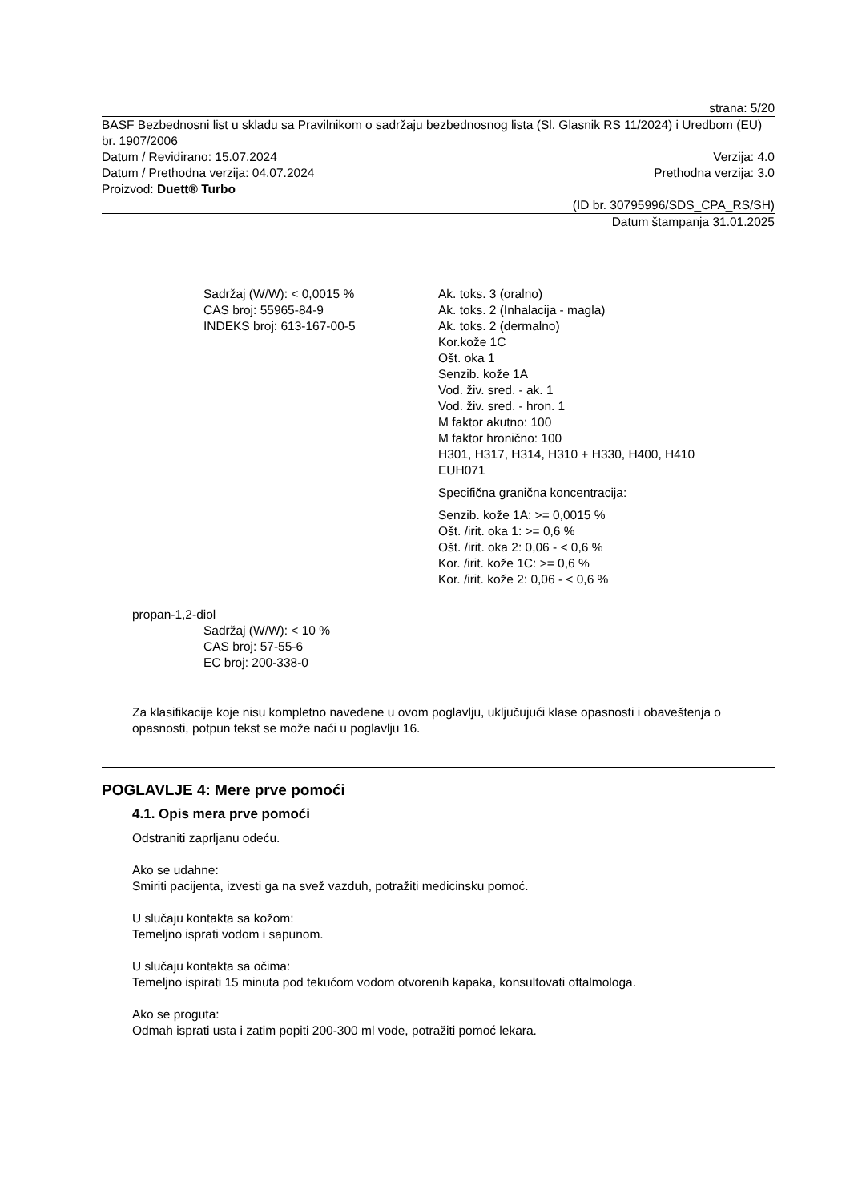strana: 5/20
BASF Bezbednosni list u skladu sa Pravilnikom o sadržaju bezbednosnog lista (Sl. Glasnik RS 11/2024) i Uredbom (EU) br. 1907/2006
Datum / Revidirano: 15.07.2024 Verzija: 4.0
Datum / Prethodna verzija: 04.07.2024 Prethodna verzija: 3.0
Proizvod: Duett® Turbo
(ID br. 30795996/SDS_CPA_RS/SH)
Datum štampanja 31.01.2025
Sadržaj (W/W): < 0,0015 %
CAS broj: 55965-84-9
INDEKS broj: 613-167-00-5
Ak. toks. 3 (oralno)
Ak. toks. 2 (Inhalacija - magla)
Ak. toks. 2 (dermalno)
Kor.kože 1C
Ošt. oka 1
Senzib. kože 1A
Vod. živ. sred. - ak. 1
Vod. živ. sred. - hron. 1
M faktor akutno: 100
M faktor hronično: 100
H301, H317, H314, H310 + H330, H400, H410
EUH071
Specifična granična koncentracija:
Senzib. kože 1A: >= 0,0015 %
Ošt. /irit. oka 1: >= 0,6 %
Ošt. /irit. oka 2: 0,06 - < 0,6 %
Kor. /irit. kože 1C: >= 0,6 %
Kor. /irit. kože 2: 0,06 - < 0,6 %
propan-1,2-diol
Sadržaj (W/W): < 10 %
CAS broj: 57-55-6
EC broj: 200-338-0
Za klasifikacije koje nisu kompletno navedene u ovom poglavlju, uključujući klase opasnosti i obaveštenja o opasnosti, potpun tekst se može naći u poglavlju 16.
POGLAVLJE 4: Mere prve pomoći
4.1. Opis mera prve pomoći
Odstraniti zaprljanu odeću.
Ako se udahne:
Smiriti pacijenta, izvesti ga na svež vazduh, potražiti medicinsku pomoć.
U slučaju kontakta sa kožom:
Temeljno isprati vodom i sapunom.
U slučaju kontakta sa očima:
Temeljno ispirati 15 minuta pod tekućom vodom otvorenih kapaka, konsultovati oftalmologa.
Ako se proguta:
Odmah isprati usta i zatim popiti 200-300 ml vode, potražiti pomoć lekara.